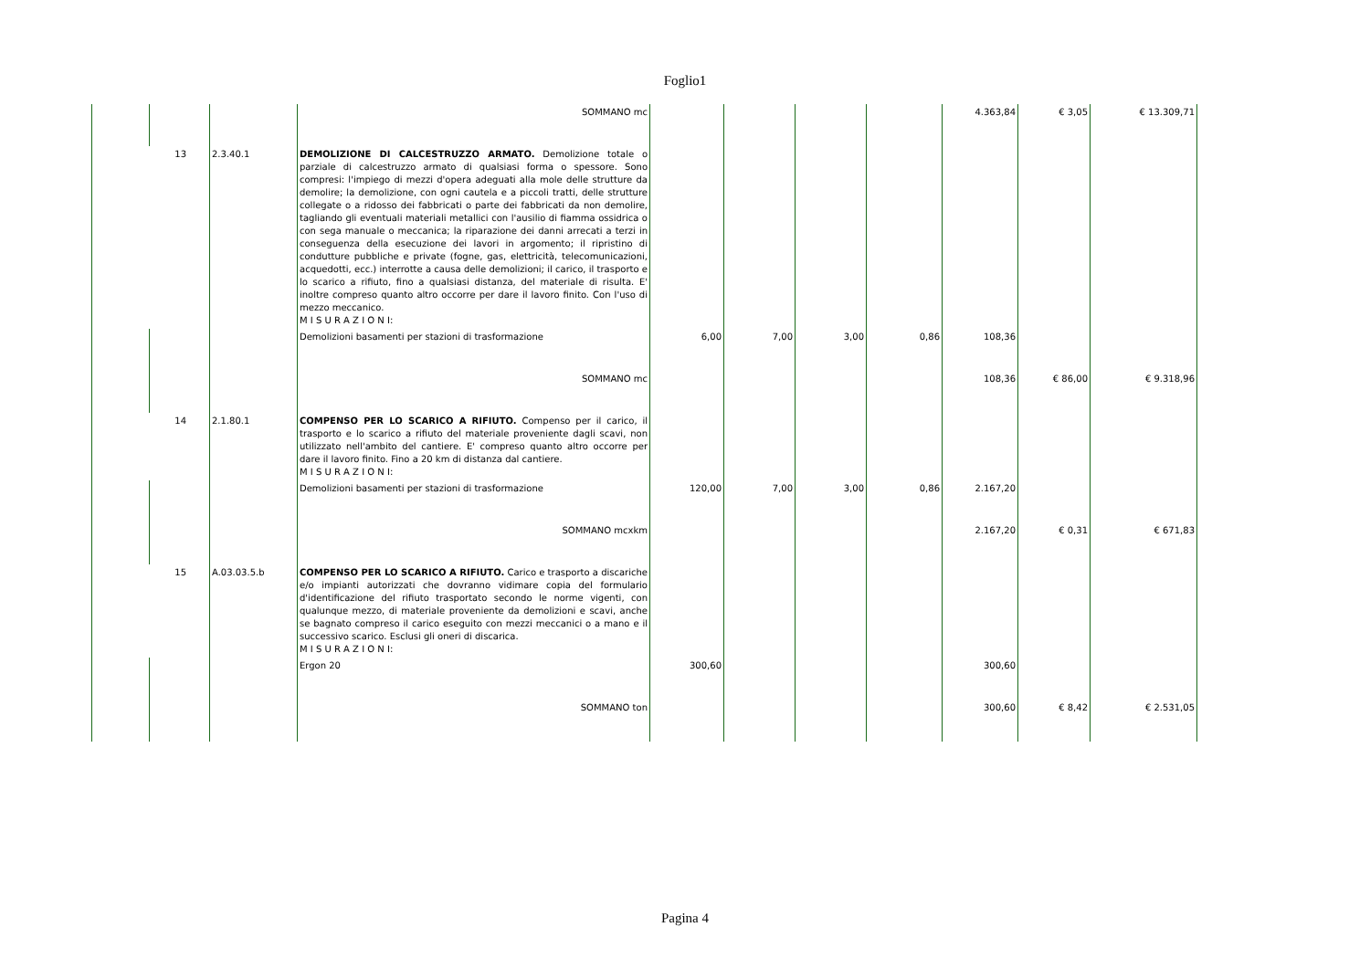Foglio1
| | | | SOMMANO mc | | | | | 4.363,84 | € 3,05 | € 13.309,71 |
| | 13 | 2.3.40.1 | DEMOLIZIONE DI CALCESTRUZZO ARMATO. Demolizione totale o parziale di calcestruzzo armato di qualsiasi forma o spessore. Sono compresi: l'impiego di mezzi d'opera adeguati alla mole delle strutture da demolire; la demolizione, con ogni cautela e a piccoli tratti, delle strutture collegate o a ridosso dei fabbricati o parte dei fabbricati da non demolire, tagliando gli eventuali materiali metallici con l'ausilio di fiamma ossidrica o con sega manuale o meccanica; la riparazione dei danni arrecati a terzi in conseguenza della esecuzione dei lavori in argomento; il ripristino di condutture pubbliche e private (fogne, gas, elettricità, telecomunicazioni, acquedotti, ecc.) interrotte a causa delle demolizioni; il carico, il trasporto e lo scarico a rifiuto, fino a qualsiasi distanza, del materiale di risulta. E' inoltre compreso quanto altro occorre per dare il lavoro finito. Con l'uso di mezzo meccanico. M I S U R A Z I O N I: | | | | | | | |
| | | | Demolizioni basamenti per stazioni di trasformazione | 6,00 | 7,00 | 3,00 | 0,86 | 108,36 | | |
| | | | SOMMANO mc | | | | | 108,36 | € 86,00 | € 9.318,96 |
| | 14 | 2.1.80.1 | COMPENSO PER LO SCARICO A RIFIUTO. Compenso per il carico, il trasporto e lo scarico a rifiuto del materiale proveniente dagli scavi, non utilizzato nell'ambito del cantiere. E' compreso quanto altro occorre per dare il lavoro finito. Fino a 20 km di distanza dal cantiere. M I S U R A Z I O N I: | | | | | | | |
| | | | Demolizioni basamenti per stazioni di trasformazione | 120,00 | 7,00 | 3,00 | 0,86 | 2.167,20 | | |
| | | | SOMMANO mcxkm | | | | | 2.167,20 | € 0,31 | € 671,83 |
| | 15 | A.03.03.5.b | COMPENSO PER LO SCARICO A RIFIUTO. Carico e trasporto a discariche e/o impianti autorizzati che dovranno vidimare copia del formulario d'identificazione del rifiuto trasportato secondo le norme vigenti, con qualunque mezzo, di materiale proveniente da demolizioni e scavi, anche se bagnato compreso il carico eseguito con mezzi meccanici o a mano e il successivo scarico. Esclusi gli oneri di discarica. M I S U R A Z I O N I: | | | | | | | |
| | | | Ergon 20 | 300,60 | | | | 300,60 | | |
| | | | SOMMANO ton | | | | | 300,60 | € 8,42 | € 2.531,05 |
Pagina 4